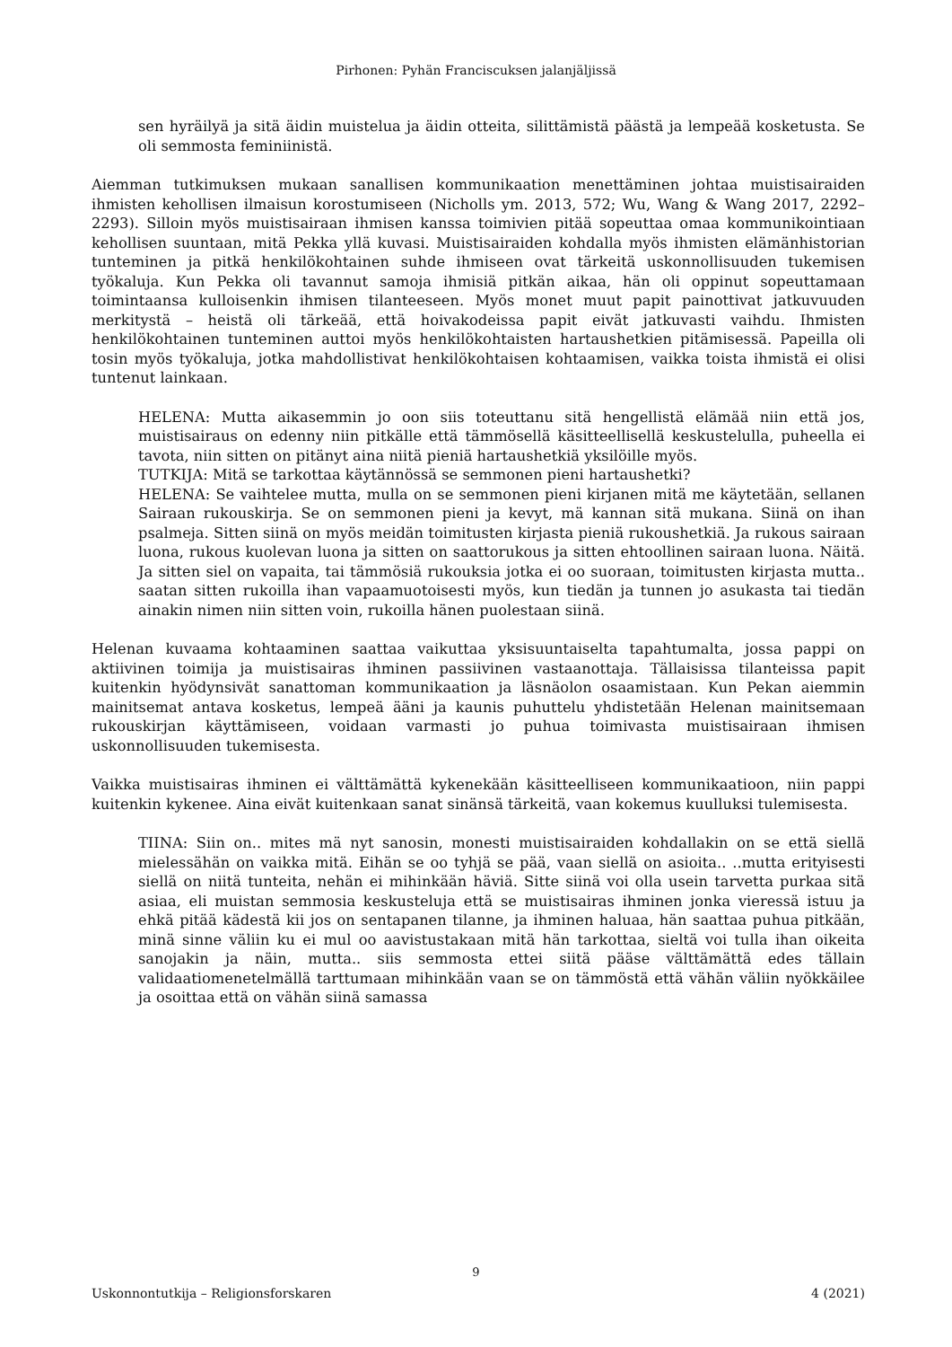Pirhonen: Pyhän Franciscuksen jalanjäljissä
sen hyräilyä ja sitä äidin muistelua ja äidin otteita, silittämistä päästä ja lempeää kosketusta. Se oli semmosta feminiinistä.
Aiemman tutkimuksen mukaan sanallisen kommunikaation menettäminen johtaa muistisairaiden ihmisten kehollisen ilmaisun korostumiseen (Nicholls ym. 2013, 572; Wu, Wang & Wang 2017, 2292–2293). Silloin myös muistisairaan ihmisen kanssa toimivien pitää sopeuttaa omaa kommunikointiaan kehollisen suuntaan, mitä Pekka yllä kuvasi. Muistisairaiden kohdalla myös ihmisten elämänhistorian tunteminen ja pitkä henkilökohtainen suhde ihmiseen ovat tärkeitä uskonnollisuuden tukemisen työkaluja. Kun Pekka oli tavannut samoja ihmisiä pitkän aikaa, hän oli oppinut sopeuttamaan toimintaansa kulloisenkin ihmisen tilanteeseen. Myös monet muut papit painottivat jatkuvuuden merkitystä – heistä oli tärkeää, että hoivakodeissa papit eivät jatkuvasti vaihdu. Ihmisten henkilökohtainen tunteminen auttoi myös henkilökohtaisten hartaushetkien pitämisessä. Papeilla oli tosin myös työkaluja, jotka mahdollistivat henkilökohtaisen kohtaamisen, vaikka toista ihmistä ei olisi tuntenut lainkaan.
HELENA: Mutta aikasemmin jo oon siis toteuttanu sitä hengellistä elämää niin että jos, muistisairaus on edenny niin pitkälle että tämmösellä käsitteellisellä keskustelulla, puheella ei tavota, niin sitten on pitänyt aina niitä pieniä hartaushetkiä yksilöille myös.
TUTKIJA: Mitä se tarkottaa käytännössä se semmonen pieni hartaushetki?
HELENA: Se vaihtelee mutta, mulla on se semmonen pieni kirjanen mitä me käytetään, sellanen Sairaan rukouskirja. Se on semmonen pieni ja kevyt, mä kannan sitä mukana. Siinä on ihan psalmeja. Sitten siinä on myös meidän toimitusten kirjasta pieniä rukoushetkiä. Ja rukous sairaan luona, rukous kuolevan luona ja sitten on saattorukous ja sitten ehtoollinen sairaan luona. Näitä. Ja sitten siel on vapaita, tai tämmösiä rukouksia jotka ei oo suoraan, toimitusten kirjasta mutta.. saatan sitten rukoilla ihan vapaamuotoisesti myös, kun tiedän ja tunnen jo asukasta tai tiedän ainakin nimen niin sitten voin, rukoilla hänen puolestaan siinä.
Helenan kuvaama kohtaaminen saattaa vaikuttaa yksisuuntaiselta tapahtumalta, jossa pappi on aktiivinen toimija ja muistisairas ihminen passiivinen vastaanottaja. Tällaisissa tilanteissa papit kuitenkin hyödynsivät sanattoman kommunikaation ja läsnäolon osaamistaan. Kun Pekan aiemmin mainitsemat antava kosketus, lempeä ääni ja kaunis puhuttelu yhdistetään Helenan mainitsemaan rukouskirjan käyttämiseen, voidaan varmasti jo puhua toimivasta muistisairaan ihmisen uskonnollisuuden tukemisesta.
Vaikka muistisairas ihminen ei välttämättä kykenekään käsitteelliseen kommunikaatioon, niin pappi kuitenkin kykenee. Aina eivät kuitenkaan sanat sinänsä tärkeitä, vaan kokemus kuulluksi tulemisesta.
TIINA: Siin on.. mites mä nyt sanosin, monesti muistisairaiden kohdallakin on se että siellä mielessähän on vaikka mitä. Eihän se oo tyhjä se pää, vaan siellä on asioita.. ..mutta erityisesti siellä on niitä tunteita, nehän ei mihinkään häviä. Sitte siinä voi olla usein tarvetta purkaa sitä asiaa, eli muistan semmosia keskusteluja että se muistisairas ihminen jonka vieressä istuu ja ehkä pitää kädestä kii jos on sentapanen tilanne, ja ihminen haluaa, hän saattaa puhua pitkään, minä sinne väliin ku ei mul oo aavistustakaan mitä hän tarkottaa, sieltä voi tulla ihan oikeita sanojakin ja näin, mutta.. siis semmosta ettei siitä pääse välttämättä edes tällain validaatiomenetelmällä tarttumaan mihinkään vaan se on tämmöstä että vähän väliin nyökkäilee ja osoittaa että on vähän siinä samassa
9
Uskonnontutkija – Religionsforskaren 4 (2021)